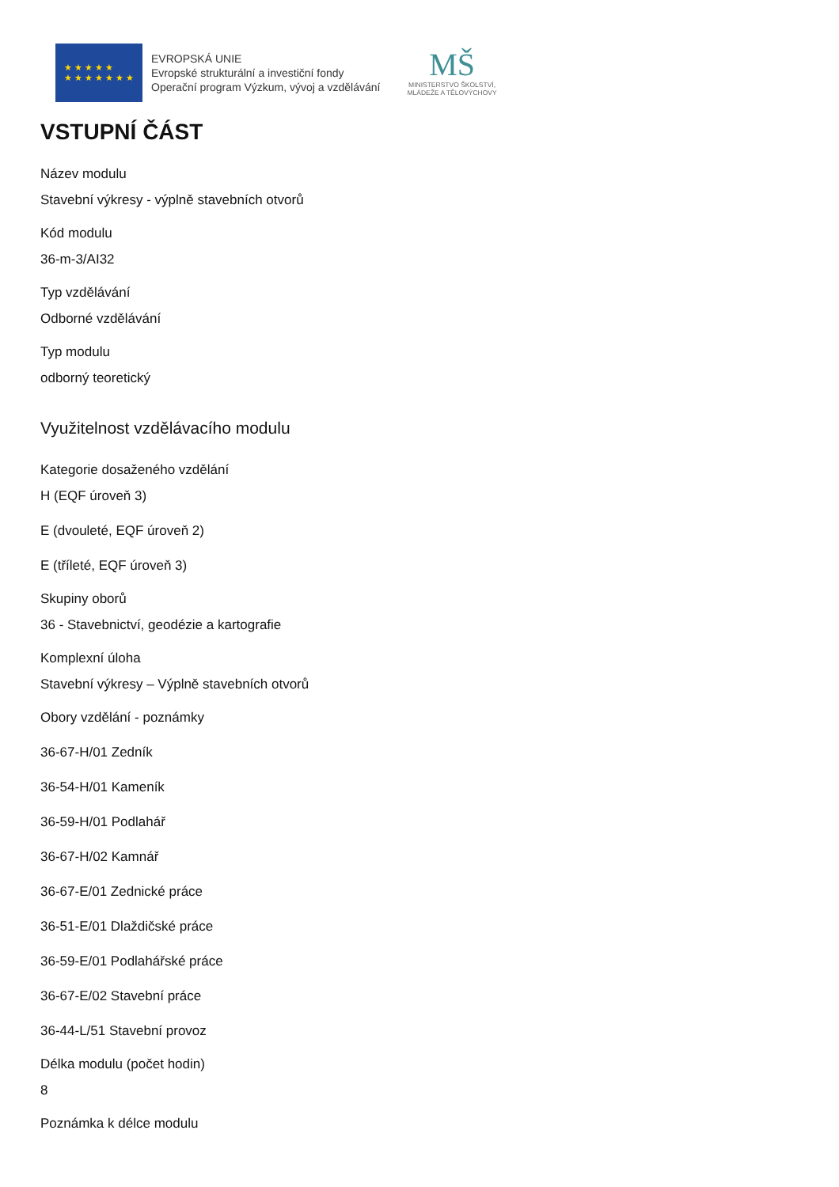★ ★ ★ ★ ★
★ ★ ★ ★ ★ ★ ★
EVROPSKÁ UNIE
Evropské strukturální a investiční fondy
Operační program Výzkum, vývoj a vzdělávání
MŠ
MINISTERSTVO ŠKOLSTVÍ,
MLÁDEŽE A TĚLOVÝCHOVY
VSTUPNÍ ČÁST
Název modulu
Stavební výkresy - výplně stavebních otvorů
Kód modulu
36-m-3/AI32
Typ vzdělávání
Odborné vzdělávání
Typ modulu
odborný teoretický
Využitelnost vzdělávacího modulu
Kategorie dosaženého vzdělání
H (EQF úroveň 3)
E (dvouleté, EQF úroveň 2)
E (tříleté, EQF úroveň 3)
Skupiny oborů
36 - Stavebnictví, geodézie a kartografie
Komplexní úloha
Stavební výkresy – Výplně stavebních otvorů
Obory vzdělání - poznámky
36-67-H/01 Zedník
36-54-H/01 Kameník
36-59-H/01 Podlahář
36-67-H/02 Kamnář
36-67-E/01 Zednické práce
36-51-E/01 Dlaždičské práce
36-59-E/01 Podlahářské práce
36-67-E/02 Stavební práce
36-44-L/51 Stavební provoz
Délka modulu (počet hodin)
8
Poznámka k délce modulu